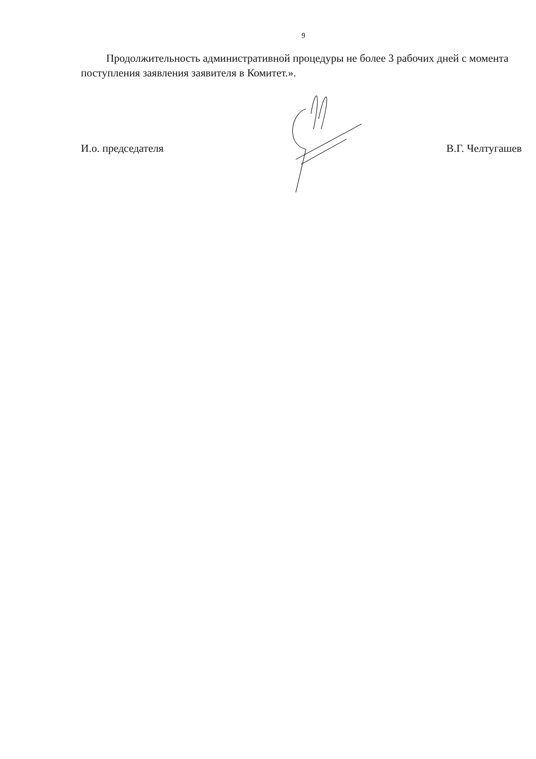9
Продолжительность административной процедуры не более 3 рабочих дней с момента поступления заявления заявителя в Комитет.».
И.о. председателя В.Г. Челтугашев